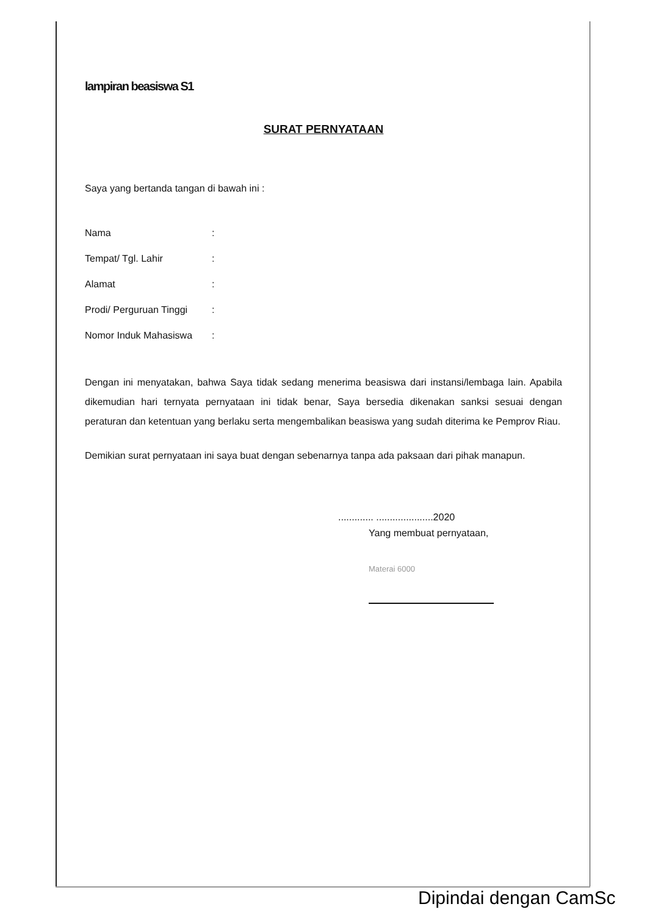lampiran beasiswa S1
SURAT PERNYATAAN
Saya yang bertanda tangan di bawah ini :
| Nama | : |
| Tempat/ Tgl. Lahir | : |
| Alamat | : |
| Prodi/ Perguruan Tinggi | : |
| Nomor Induk Mahasiswa | : |
Dengan ini menyatakan, bahwa Saya tidak sedang menerima beasiswa dari instansi/lembaga lain. Apabila dikemudian hari ternyata pernyataan ini tidak benar, Saya bersedia dikenakan sanksi sesuai dengan peraturan dan ketentuan yang berlaku serta mengembalikan beasiswa yang sudah diterima ke Pemprov Riau.
Demikian surat pernyataan ini saya buat dengan sebenarnya tanpa ada paksaan dari pihak manapun.
............. .....................2020
Yang membuat pernyataan,
Materai 6000
Dipindai dengan CamSc